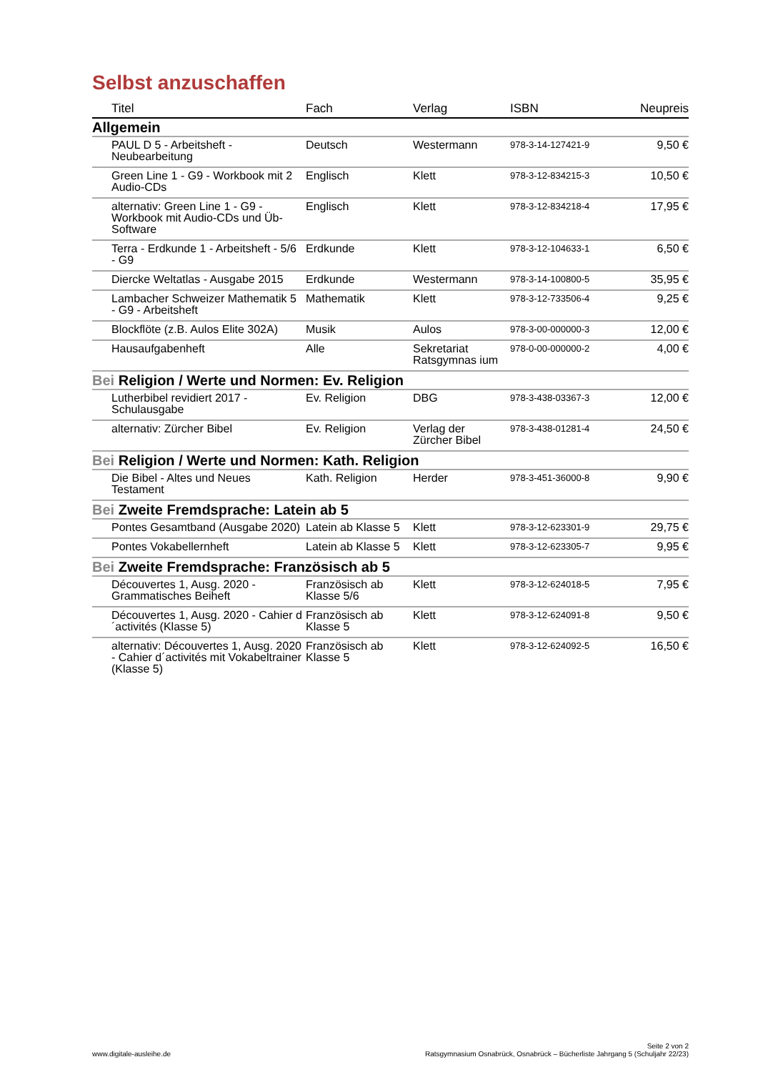Selbst anzuschaffen
| Titel | Fach | Verlag | ISBN | Neupreis |
| --- | --- | --- | --- | --- |
| Allgemein | | | | |
| PAUL D 5 - Arbeitsheft - Neubearbeitung | Deutsch | Westermann | 978-3-14-127421-9 | 9,50 € |
| Green Line 1 - G9 - Workbook mit 2 Audio-CDs | Englisch | Klett | 978-3-12-834215-3 | 10,50 € |
| alternativ: Green Line 1 - G9 - Workbook mit Audio-CDs und Üb-Software | Englisch | Klett | 978-3-12-834218-4 | 17,95 € |
| Terra - Erdkunde 1 - Arbeitsheft - 5/6 - G9 | Erdkunde | Klett | 978-3-12-104633-1 | 6,50 € |
| Diercke Weltatlas - Ausgabe 2015 | Erdkunde | Westermann | 978-3-14-100800-5 | 35,95 € |
| Lambacher Schweizer Mathematik 5 - G9 - Arbeitsheft | Mathematik | Klett | 978-3-12-733506-4 | 9,25 € |
| Blockflöte (z.B. Aulos Elite 302A) | Musik | Aulos | 978-3-00-000000-3 | 12,00 € |
| Hausaufgabenheft | Alle | Sekretariat Ratsgymnas ium | 978-0-00-000000-2 | 4,00 € |
| Bei Religion / Werte und Normen: Ev. Religion | | | | |
| Lutherbibel revidiert 2017 - Schulausgabe | Ev. Religion | DBG | 978-3-438-03367-3 | 12,00 € |
| alternativ: Zürcher Bibel | Ev. Religion | Verlag der Zürcher Bibel | 978-3-438-01281-4 | 24,50 € |
| Bei Religion / Werte und Normen: Kath. Religion | | | | |
| Die Bibel - Altes und Neues Testament | Kath. Religion | Herder | 978-3-451-36000-8 | 9,90 € |
| Bei Zweite Fremdsprache: Latein ab 5 | | | | |
| Pontes Gesamtband (Ausgabe 2020) | Latein ab Klasse 5 | Klett | 978-3-12-623301-9 | 29,75 € |
| Pontes Vokabellernheft | Latein ab Klasse 5 | Klett | 978-3-12-623305-7 | 9,95 € |
| Bei Zweite Fremdsprache: Französisch ab 5 | | | | |
| Découvertes 1, Ausg. 2020 - Grammatisches Beiheft | Französisch ab Klasse 5/6 | Klett | 978-3-12-624018-5 | 7,95 € |
| Découvertes 1, Ausg. 2020 - Cahier d´activités (Klasse 5) | Französisch ab Klasse 5 | Klett | 978-3-12-624091-8 | 9,50 € |
| alternativ: Découvertes 1, Ausg. 2020 - Cahier d´activités mit Vokabeltrainer (Klasse 5) | Französisch ab Klasse 5 | Klett | 978-3-12-624092-5 | 16,50 € |
www.digitale-ausleihe.de
Seite 2 von 2
Ratsgymnasium Osnabrück, Osnabrück – Bücherliste Jahrgang 5 (Schuljahr 22/23)